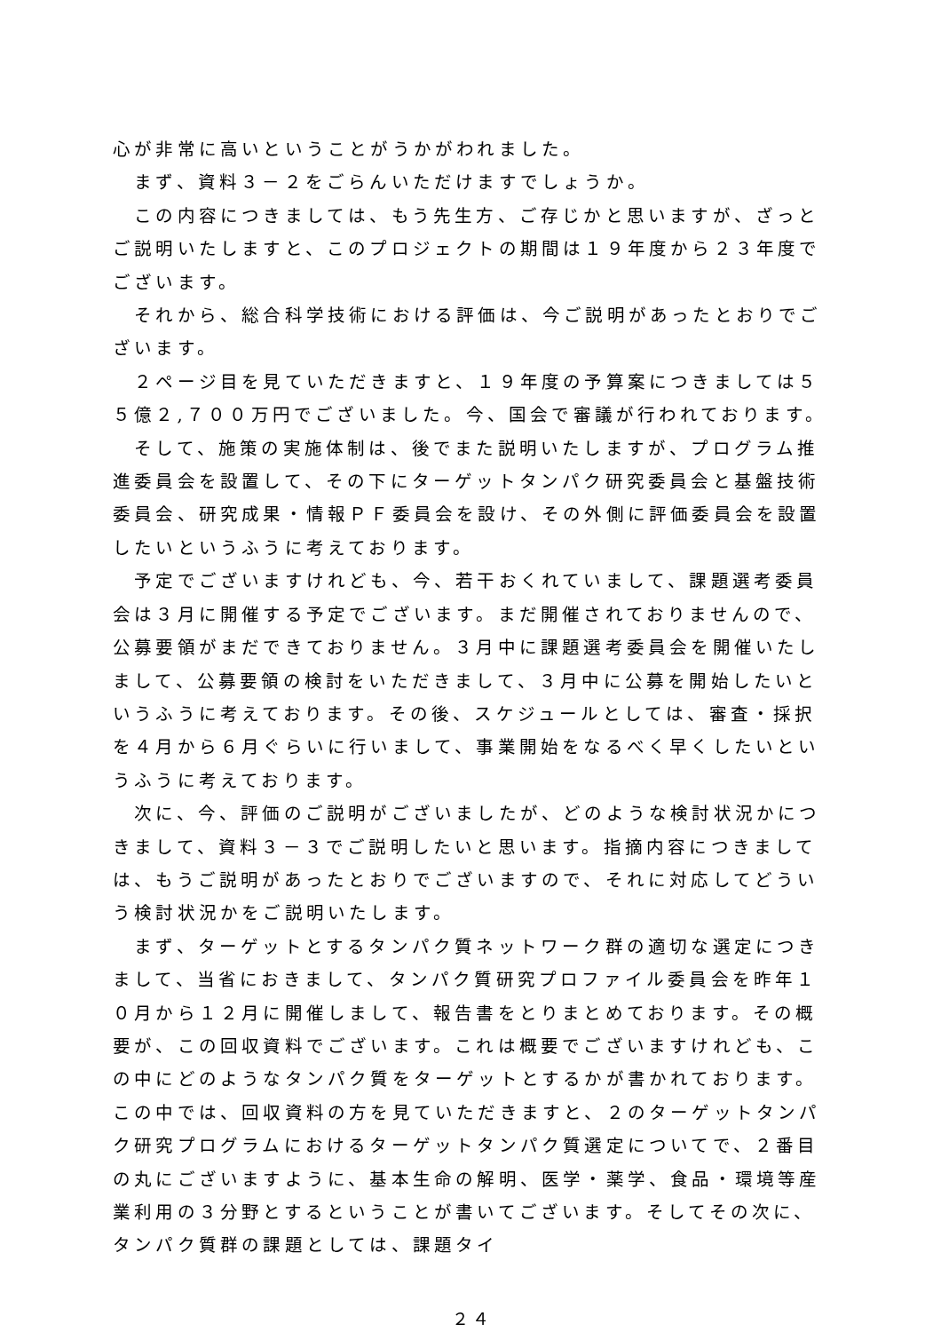心が非常に高いということがうかがわれました。
　まず、資料３－２をごらんいただけますでしょうか。
　この内容につきましては、もう先生方、ご存じかと思いますが、ざっとご説明いたしますと、このプロジェクトの期間は１９年度から２３年度でございます。
　それから、総合科学技術における評価は、今ご説明があったとおりでございます。
　２ページ目を見ていただきますと、１９年度の予算案につきましては５５億２,７００万円でございました。今、国会で審議が行われております。
　そして、施策の実施体制は、後でまた説明いたしますが、プログラム推進委員会を設置して、その下にターゲットタンパク研究委員会と基盤技術委員会、研究成果・情報ＰＦ委員会を設け、その外側に評価委員会を設置したいというふうに考えております。
　予定でございますけれども、今、若干おくれていまして、課題選考委員会は３月に開催する予定でございます。まだ開催されておりませんので、公募要領がまだできておりません。３月中に課題選考委員会を開催いたしまして、公募要領の検討をいただきまして、３月中に公募を開始したいというふうに考えております。その後、スケジュールとしては、審査・採択を４月から６月ぐらいに行いまして、事業開始をなるべく早くしたいというふうに考えております。
　次に、今、評価のご説明がございましたが、どのような検討状況かにつきまして、資料３－３でご説明したいと思います。指摘内容につきましては、もうご説明があったとおりでございますので、それに対応してどういう検討状況かをご説明いたします。
　まず、ターゲットとするタンパク質ネットワーク群の適切な選定につきまして、当省におきまして、タンパク質研究プロファイル委員会を昨年１０月から１２月に開催しまして、報告書をとりまとめております。その概要が、この回収資料でございます。これは概要でございますけれども、この中にどのようなタンパク質をターゲットとするかが書かれております。この中では、回収資料の方を見ていただきますと、２のターゲットタンパク研究プログラムにおけるターゲットタンパク質選定についてで、２番目の丸にございますように、基本生命の解明、医学・薬学、食品・環境等産業利用の３分野とするということが書いてございます。そしてその次に、タンパク質群の課題としては、課題タイ
２４